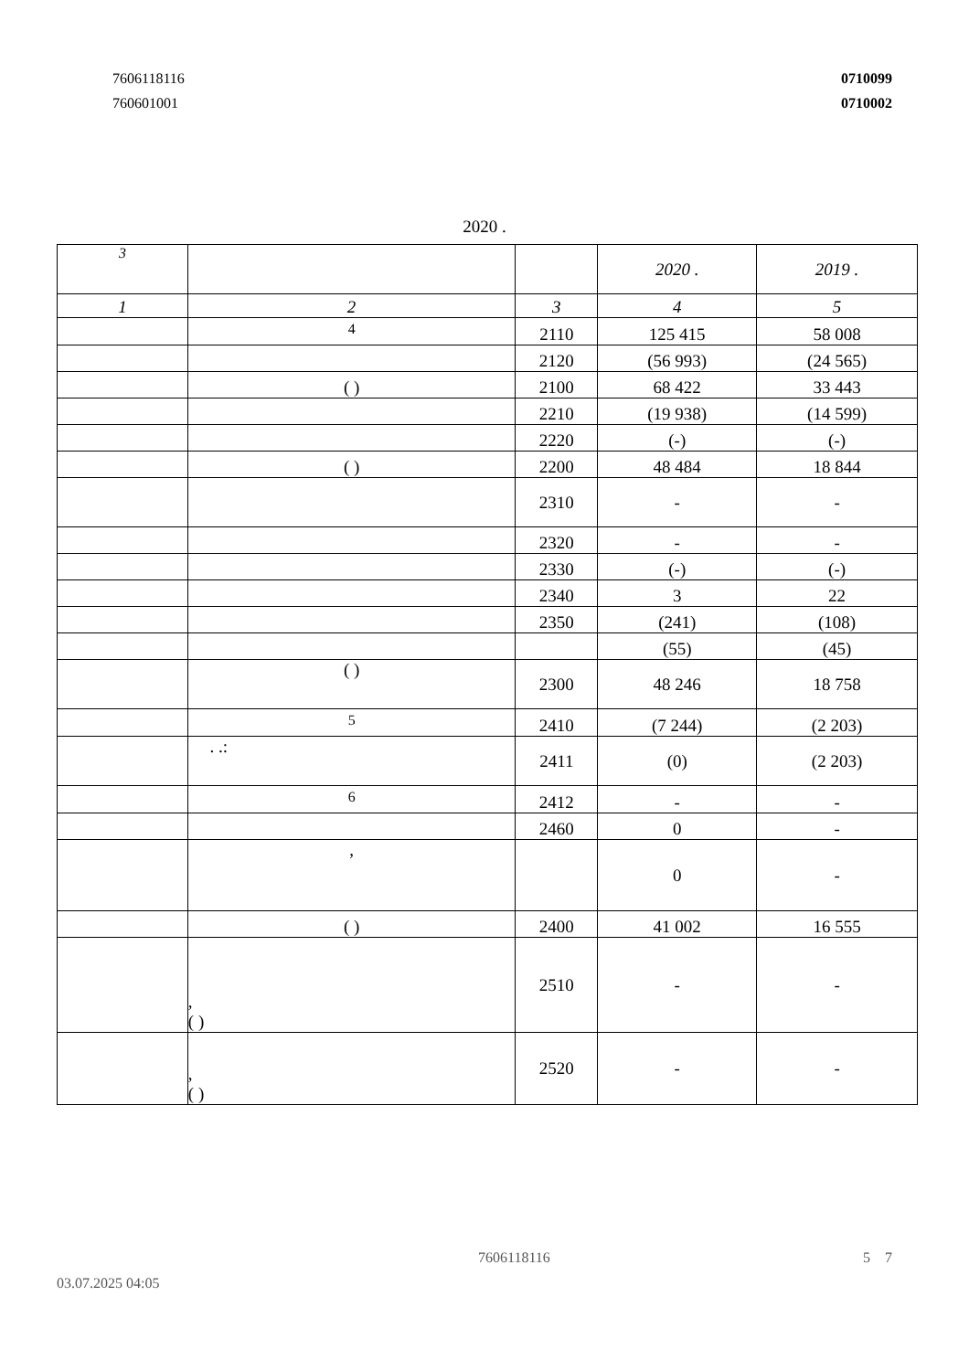0710099
0710002
7606118116
760601001
2020 .
| <sup>3</sup> | | | 2020 . | 2019 . |
| --- | --- | --- | --- | --- |
| 1 | 2 | 3 | 4 | 5 |
| | <sup>4</sup> | 2110 | 125 415 | 58 008 |
| | | 2120 | (56 993) | (24 565) |
| | ( ) | 2100 | 68 422 | 33 443 |
| | | 2210 | (19 938) | (14 599) |
| | | 2220 | (-) | (-) |
| | ( ) | 2200 | 48 484 | 18 844 |
| | | 2310 | - | - |
| | | 2320 | - | - |
| | | 2330 | (-) | (-) |
| | | 2340 | 3 | 22 |
| | | 2350 | (241) | (108) |
| | | | (55) | (45) |
| | ( ) | 2300 | 48 246 | 18 758 |
| | <sup>5</sup> | 2410 | (7 244) | (2 203) |
| | . .: | 2411 | (0) | (2 203) |
| | <sup>6</sup> | 2412 | - | - |
| | | 2460 | 0 | - |
| | , | | 0 | - |
| | ( ) | 2400 | 41 002 | 16 555 |
| | , ( ) | 2510 | - | - |
| | , ( ) | 2520 | - | - |
7606118116 5 7
03.07.2025 04:05